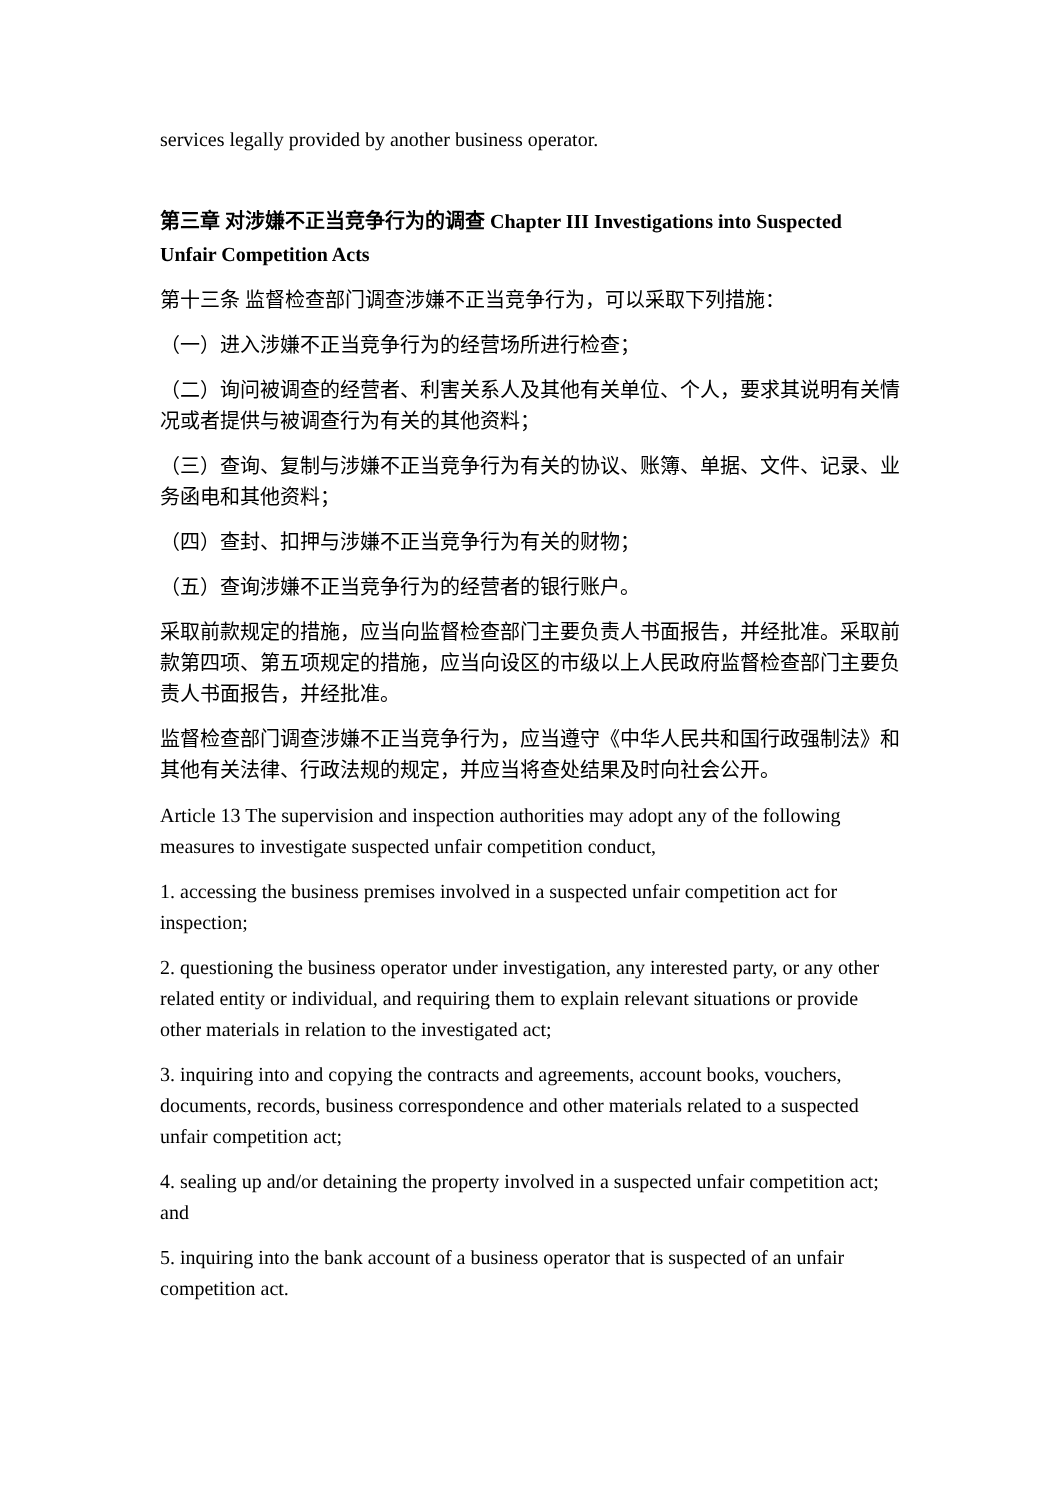services legally provided by another business operator.
第三章 对涉嫌不正当竞争行为的调查 Chapter III Investigations into Suspected Unfair Competition Acts
第十三条 监督检查部门调查涉嫌不正当竞争行为，可以采取下列措施：
（一）进入涉嫌不正当竞争行为的经营场所进行检查；
（二）询问被调查的经营者、利害关系人及其他有关单位、个人，要求其说明有关情况或者提供与被调查行为有关的其他资料；
（三）查询、复制与涉嫌不正当竞争行为有关的协议、账簿、单据、文件、记录、业务函电和其他资料；
（四）查封、扣押与涉嫌不正当竞争行为有关的财物；
（五）查询涉嫌不正当竞争行为的经营者的银行账户。
采取前款规定的措施，应当向监督检查部门主要负责人书面报告，并经批准。采取前款第四项、第五项规定的措施，应当向设区的市级以上人民政府监督检查部门主要负责人书面报告，并经批准。
监督检查部门调查涉嫌不正当竞争行为，应当遵守《中华人民共和国行政强制法》和其他有关法律、行政法规的规定，并应当将查处结果及时向社会公开。
Article 13 The supervision and inspection authorities may adopt any of the following measures to investigate suspected unfair competition conduct,
1. accessing the business premises involved in a suspected unfair competition act for inspection;
2. questioning the business operator under investigation, any interested party, or any other related entity or individual, and requiring them to explain relevant situations or provide other materials in relation to the investigated act;
3. inquiring into and copying the contracts and agreements, account books, vouchers, documents, records, business correspondence and other materials related to a suspected unfair competition act;
4. sealing up and/or detaining the property involved in a suspected unfair competition act; and
5. inquiring into the bank account of a business operator that is suspected of an unfair competition act.